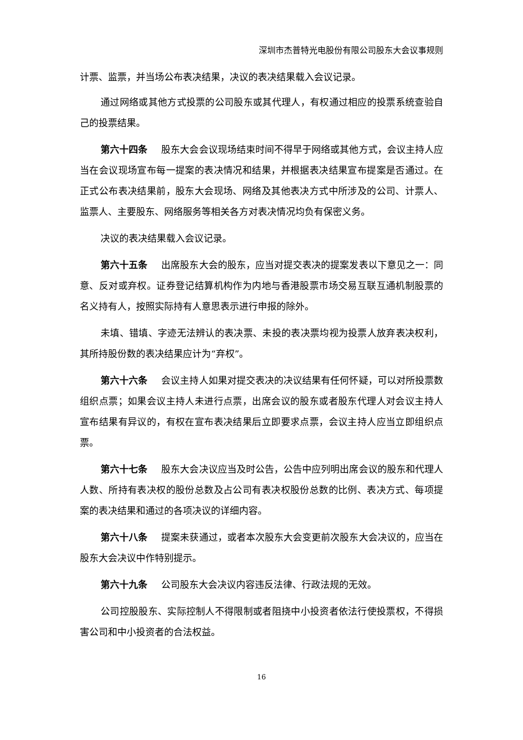深圳市杰普特光电股份有限公司股东大会议事规则
计票、监票，并当场公布表决结果，决议的表决结果载入会议记录。
通过网络或其他方式投票的公司股东或其代理人，有权通过相应的投票系统查验自己的投票结果。
第六十四条 股东大会会议现场结束时间不得早于网络或其他方式，会议主持人应当在会议现场宣布每一提案的表决情况和结果，并根据表决结果宣布提案是否通过。在正式公布表决结果前，股东大会现场、网络及其他表决方式中所涉及的公司、计票人、监票人、主要股东、网络服务等相关各方对表决情况均负有保密义务。
决议的表决结果载入会议记录。
第六十五条 出席股东大会的股东，应当对提交表决的提案发表以下意见之一：同意、反对或弃权。证券登记结算机构作为内地与香港股票市场交易互联互通机制股票的名义持有人，按照实际持有人意思表示进行申报的除外。
未填、错填、字迹无法辨认的表决票、未投的表决票均视为投票人放弃表决权利，其所持股份数的表决结果应计为“弃权”。
第六十六条 会议主持人如果对提交表决的决议结果有任何怀疑，可以对所投票数组织点票；如果会议主持人未进行点票，出席会议的股东或者股东代理人对会议主持人宣布结果有异议的，有权在宣布表决结果后立即要求点票，会议主持人应当立即组织点票。
第六十七条 股东大会决议应当及时公告，公告中应列明出席会议的股东和代理人人数、所持有表决权的股份总数及占公司有表决权股份总数的比例、表决方式、每项提案的表决结果和通过的各项决议的详细内容。
第六十八条 提案未获通过，或者本次股东大会变更前次股东大会决议的，应当在股东大会决议中作特别提示。
第六十九条 公司股东大会决议内容违反法律、行政法规的无效。
公司控股股东、实际控制人不得限制或者阻挠中小投资者依法行使投票权，不得损害公司和中小投资者的合法权益。
16